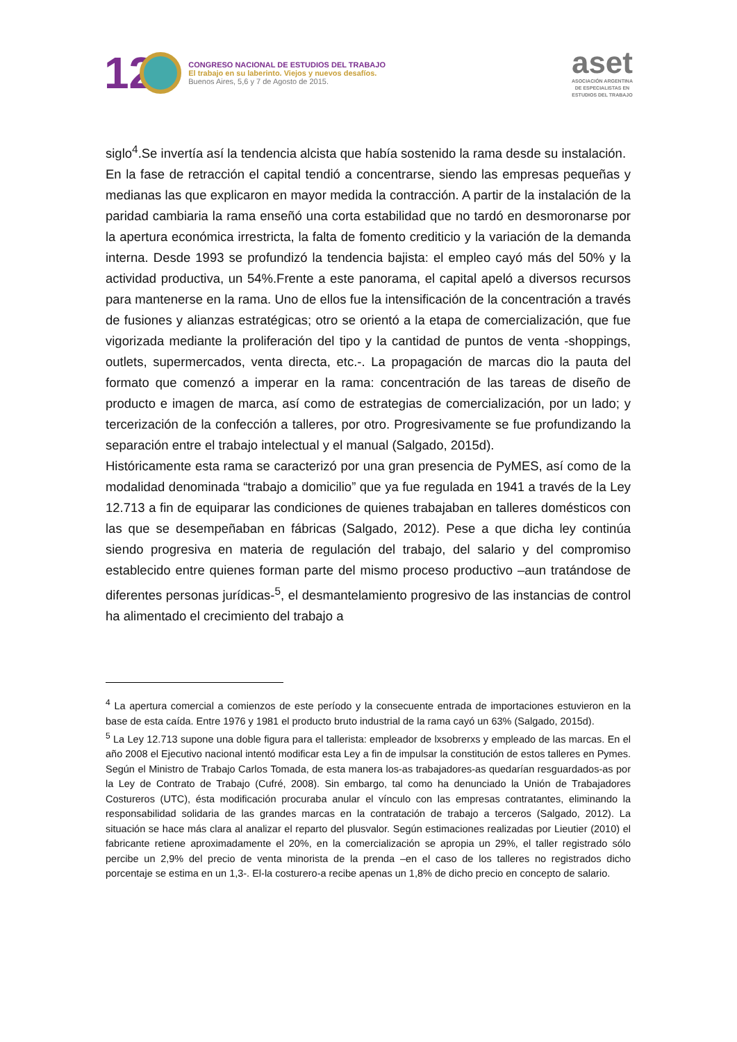12
CONGRESO NACIONAL DE ESTUDIOS DEL TRABAJO
El trabajo en su laberinto. Viejos y nuevos desafíos.
Buenos Aires, 5,6 y 7 de Agosto de 2015.
aset
ASOCIACIÓN ARGENTINA
DE ESPECIALISTAS EN
ESTUDIOS DEL TRABAJO
siglo<sup>4</sup>.Se invertía así la tendencia alcista que había sostenido la rama desde su instalación.
En la fase de retracción el capital tendió a concentrarse, siendo las empresas pequeñas y medianas las que explicaron en mayor medida la contracción. A partir de la instalación de la paridad cambiaria la rama enseñó una corta estabilidad que no tardó en desmoronarse por la apertura económica irrestricta, la falta de fomento crediticio y la variación de la demanda interna. Desde 1993 se profundizó la tendencia bajista: el empleo cayó más del 50% y la actividad productiva, un 54%.Frente a este panorama, el capital apeló a diversos recursos para mantenerse en la rama. Uno de ellos fue la intensificación de la concentración a través de fusiones y alianzas estratégicas; otro se orientó a la etapa de comercialización, que fue vigorizada mediante la proliferación del tipo y la cantidad de puntos de venta -shoppings, outlets, supermercados, venta directa, etc.-. La propagación de marcas dio la pauta del formato que comenzó a imperar en la rama: concentración de las tareas de diseño de producto e imagen de marca, así como de estrategias de comercialización, por un lado; y tercerización de la confección a talleres, por otro. Progresivamente se fue profundizando la separación entre el trabajo intelectual y el manual (Salgado, 2015d).
Históricamente esta rama se caracterizó por una gran presencia de PyMES, así como de la modalidad denominada “trabajo a domicilio” que ya fue regulada en 1941 a través de la Ley 12.713 a fin de equiparar las condiciones de quienes trabajaban en talleres domésticos con las que se desempeñaban en fábricas (Salgado, 2012). Pese a que dicha ley continúa siendo progresiva en materia de regulación del trabajo, del salario y del compromiso establecido entre quienes forman parte del mismo proceso productivo –aun tratándose de diferentes personas jurídicas-<sup>5</sup>, el desmantelamiento progresivo de las instancias de control ha alimentado el crecimiento del trabajo a
<sup>4</sup> La apertura comercial a comienzos de este período y la consecuente entrada de importaciones estuvieron en la base de esta caída. Entre 1976 y 1981 el producto bruto industrial de la rama cayó un 63% (Salgado, 2015d).
<sup>5</sup> La Ley 12.713 supone una doble figura para el tallerista: empleador de lxsobrerxs y empleado de las marcas. En el año 2008 el Ejecutivo nacional intentó modificar esta Ley a fin de impulsar la constitución de estos talleres en Pymes. Según el Ministro de Trabajo Carlos Tomada, de esta manera los-as trabajadores-as quedarían resguardados-as por la Ley de Contrato de Trabajo (Cufré, 2008). Sin embargo, tal como ha denunciado la Unión de Trabajadores Costureros (UTC), ésta modificación procuraba anular el vínculo con las empresas contratantes, eliminando la responsabilidad solidaria de las grandes marcas en la contratación de trabajo a terceros (Salgado, 2012). La situación se hace más clara al analizar el reparto del plusvalor. Según estimaciones realizadas por Lieutier (2010) el fabricante retiene aproximadamente el 20%, en la comercialización se apropia un 29%, el taller registrado sólo percibe un 2,9% del precio de venta minorista de la prenda –en el caso de los talleres no registrados dicho porcentaje se estima en un 1,3-. El-la costurero-a recibe apenas un 1,8% de dicho precio en concepto de salario.